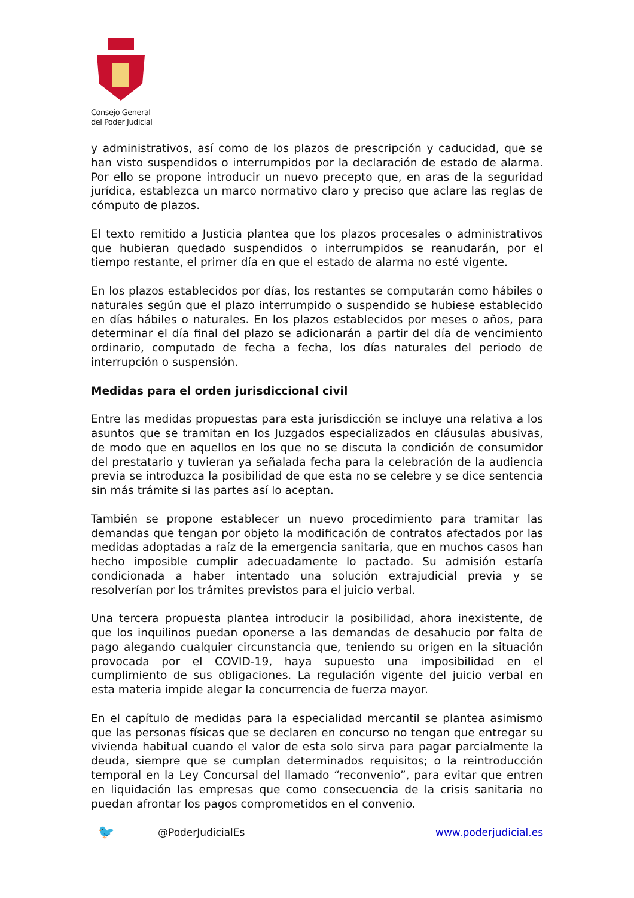Consejo General
del Poder Judicial
y administrativos, así como de los plazos de prescripción y caducidad, que se han visto suspendidos o interrumpidos por la declaración de estado de alarma. Por ello se propone introducir un nuevo precepto que, en aras de la seguridad jurídica, establezca un marco normativo claro y preciso que aclare las reglas de cómputo de plazos.
El texto remitido a Justicia plantea que los plazos procesales o administrativos que hubieran quedado suspendidos o interrumpidos se reanudarán, por el tiempo restante, el primer día en que el estado de alarma no esté vigente.
En los plazos establecidos por días, los restantes se computarán como hábiles o naturales según que el plazo interrumpido o suspendido se hubiese establecido en días hábiles o naturales. En los plazos establecidos por meses o años, para determinar el día final del plazo se adicionarán a partir del día de vencimiento ordinario, computado de fecha a fecha, los días naturales del periodo de interrupción o suspensión.
Medidas para el orden jurisdiccional civil
Entre las medidas propuestas para esta jurisdicción se incluye una relativa a los asuntos que se tramitan en los Juzgados especializados en cláusulas abusivas, de modo que en aquellos en los que no se discuta la condición de consumidor del prestatario y tuvieran ya señalada fecha para la celebración de la audiencia previa se introduzca la posibilidad de que esta no se celebre y se dice sentencia sin más trámite si las partes así lo aceptan.
También se propone establecer un nuevo procedimiento para tramitar las demandas que tengan por objeto la modificación de contratos afectados por las medidas adoptadas a raíz de la emergencia sanitaria, que en muchos casos han hecho imposible cumplir adecuadamente lo pactado. Su admisión estaría condicionada a haber intentado una solución extrajudicial previa y se resolverían por los trámites previstos para el juicio verbal.
Una tercera propuesta plantea introducir la posibilidad, ahora inexistente, de que los inquilinos puedan oponerse a las demandas de desahucio por falta de pago alegando cualquier circunstancia que, teniendo su origen en la situación provocada por el COVID-19, haya supuesto una imposibilidad en el cumplimiento de sus obligaciones. La regulación vigente del juicio verbal en esta materia impide alegar la concurrencia de fuerza mayor.
En el capítulo de medidas para la especialidad mercantil se plantea asimismo que las personas físicas que se declaren en concurso no tengan que entregar su vivienda habitual cuando el valor de esta solo sirva para pagar parcialmente la deuda, siempre que se cumplan determinados requisitos; o la reintroducción temporal en la Ley Concursal del llamado “reconvenio”, para evitar que entren en liquidación las empresas que como consecuencia de la crisis sanitaria no puedan afrontar los pagos comprometidos en el convenio.
🐦 @PoderJudicialEs www.poderjudicial.es